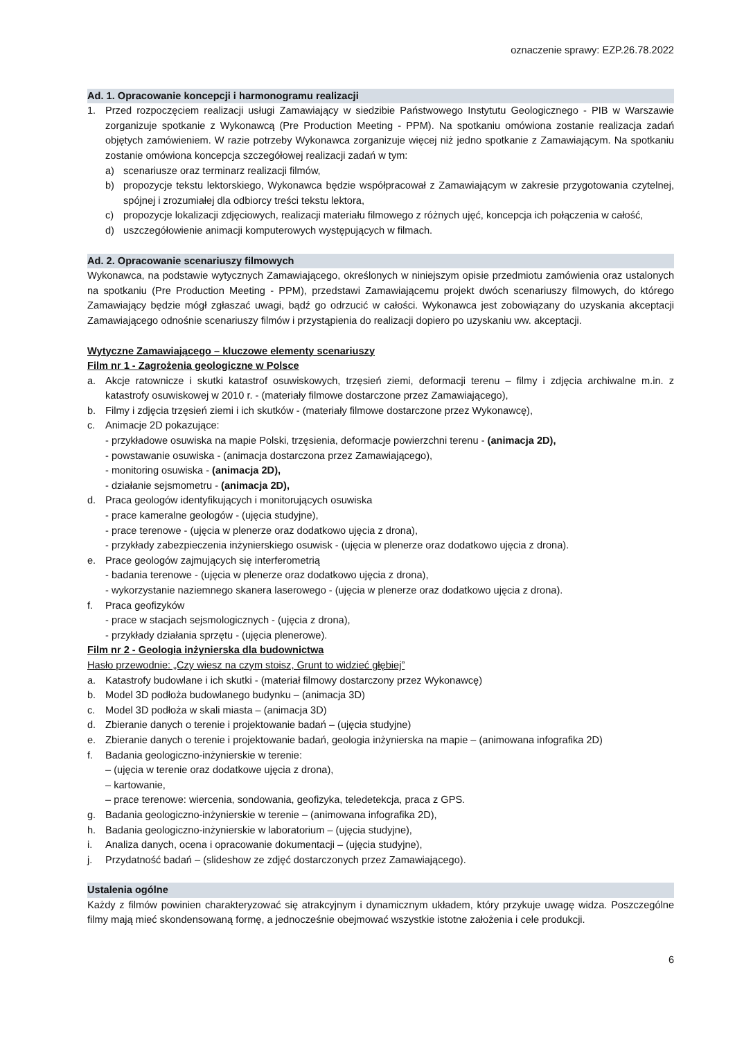oznaczenie sprawy: EZP.26.78.2022
Ad. 1. Opracowanie koncepcji i harmonogramu realizacji
1. Przed rozpoczęciem realizacji usługi Zamawiający w siedzibie Państwowego Instytutu Geologicznego - PIB w Warszawie zorganizuje spotkanie z Wykonawcą (Pre Production Meeting - PPM). Na spotkaniu omówiona zostanie realizacja zadań objętych zamówieniem. W razie potrzeby Wykonawca zorganizuje więcej niż jedno spotkanie z Zamawiającym. Na spotkaniu zostanie omówiona koncepcja szczegółowej realizacji zadań w tym:
a) scenariusze oraz terminarz realizacji filmów,
b) propozycje tekstu lektorskiego, Wykonawca będzie współpracował z Zamawiającym w zakresie przygotowania czytelnej, spójnej i zrozumiałej dla odbiorcy treści tekstu lektora,
c) propozycje lokalizacji zdjęciowych, realizacji materiału filmowego z różnych ujęć, koncepcja ich połączenia w całość,
d) uszczegółowienie animacji komputerowych występujących w filmach.
Ad. 2. Opracowanie scenariuszy filmowych
Wykonawca, na podstawie wytycznych Zamawiającego, określonych w niniejszym opisie przedmiotu zamówienia oraz ustalonych na spotkaniu (Pre Production Meeting - PPM), przedstawi Zamawiającemu projekt dwóch scenariuszy filmowych, do którego Zamawiający będzie mógł zgłaszać uwagi, bądź go odrzucić w całości. Wykonawca jest zobowiązany do uzyskania akceptacji Zamawiającego odnośnie scenariuszy filmów i przystąpienia do realizacji dopiero po uzyskaniu ww. akceptacji.
Wytyczne Zamawiającego – kluczowe elementy scenariuszy
Film nr 1 - Zagrożenia geologiczne w Polsce
a. Akcje ratownicze i skutki katastrof osuwiskowych, trzęsień ziemi, deformacji terenu – filmy i zdjęcia archiwalne m.in. z katastrofy osuwiskowej w 2010 r. - (materiały filmowe dostarczone przez Zamawiającego),
b. Filmy i zdjęcia trzęsień ziemi i ich skutków - (materiały filmowe dostarczone przez Wykonawcę),
c. Animacje 2D pokazujące:
- przykładowe osuwiska na mapie Polski, trzęsienia, deformacje powierzchni terenu - (animacja 2D),
- powstawanie osuwiska - (animacja dostarczona przez Zamawiającego),
- monitoring osuwiska - (animacja 2D),
- działanie sejsmometru - (animacja 2D),
d. Praca geologów identyfikujących i monitorujących osuwiska
- prace kameralne geologów - (ujęcia studyjne),
- prace terenowe - (ujęcia w plenerze oraz dodatkowo ujęcia z drona),
- przykłady zabezpieczenia inżynierskiego osuwisk - (ujęcia w plenerze oraz dodatkowo ujęcia z drona).
e. Prace geologów zajmujących się interferometrią
- badania terenowe - (ujęcia w plenerze oraz dodatkowo ujęcia z drona),
- wykorzystanie naziemnego skanera laserowego - (ujęcia w plenerze oraz dodatkowo ujęcia z drona).
f. Praca geofizyków
- prace w stacjach sejsmologicznych - (ujęcia z drona),
- przykłady działania sprzętu - (ujęcia plenerowe).
Film nr 2 - Geologia inżynierska dla budownictwa
Hasło przewodnie: „Czy wiesz na czym stoisz, Grunt to widzieć głębiej”
a. Katastrofy budowlane i ich skutki - (materiał filmowy dostarczony przez Wykonawcę)
b. Model 3D podłoża budowlanego budynku – (animacja 3D)
c. Model 3D podłoża w skali miasta – (animacja 3D)
d. Zbieranie danych o terenie i projektowanie badań – (ujęcia studyjne)
e. Zbieranie danych o terenie i projektowanie badań, geologia inżynierska na mapie – (animowana infografika 2D)
f. Badania geologiczno-inżynierskie w terenie:
– (ujęcia w terenie oraz dodatkowe ujęcia z drona),
– kartowanie,
– prace terenowe: wiercenia, sondowania, geofizyka, teledetekcja, praca z GPS.
g. Badania geologiczno-inżynierskie w terenie – (animowana infografika 2D),
h. Badania geologiczno-inżynierskie w laboratorium – (ujęcia studyjne),
i. Analiza danych, ocena i opracowanie dokumentacji – (ujęcia studyjne),
j. Przydatność badań – (slideshow ze zdjęć dostarczonych przez Zamawiającego).
Ustalenia ogólne
Każdy z filmów powinien charakteryzować się atrakcyjnym i dynamicznym układem, który przykuje uwagę widza. Poszczególne filmy mają mieć skondensowaną formę, a jednocześnie obejmować wszystkie istotne założenia i cele produkcji.
6